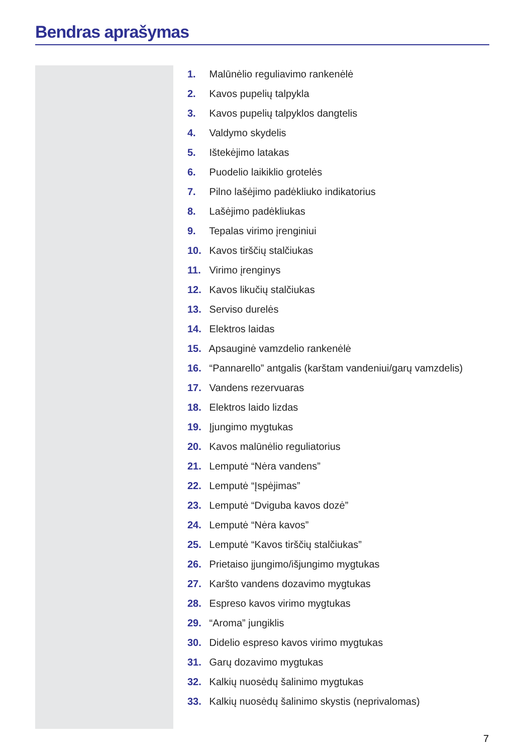Bendras aprašymas
1. Malūnėlio reguliavimo rankenėlė
2. Kavos pupelių talpykla
3. Kavos pupelių talpyklos dangtelis
4. Valdymo skydelis
5. Ištekėjimo latakas
6. Puodelio laikiklio grotelės
7. Pilno lašėjimo padėkliuko indikatorius
8. Lašėjimo padėkliukas
9. Tepalas virimo įrenginiui
10. Kavos tirščių stalčiukas
11. Virimo įrenginys
12. Kavos likučių stalčiukas
13. Serviso durelės
14. Elektros laidas
15. Apsauginė vamzdelio rankenėlė
16. “Pannarello” antgalis (karštam vandeniui/garų vamzdelis)
17. Vandens rezervuaras
18. Elektros laido lizdas
19. Įjungimo mygtukas
20. Kavos malūnėlio reguliatorius
21. Lemputė “Nėra vandens”
22. Lemputė “Įspėjimas”
23. Lemputė “Dviguba kavos dozė”
24. Lemputė “Nėra kavos”
25. Lemputė “Kavos tirščių stalčiukas”
26. Prietaiso įjungimo/išjungimo mygtukas
27. Karšto vandens dozavimo mygtukas
28. Espreso kavos virimo mygtukas
29. “Aroma” jungiklis
30. Didelio espreso kavos virimo mygtukas
31. Garų dozavimo mygtukas
32. Kalkių nuosėdų šalinimo mygtukas
33. Kalkių nuosėdų šalinimo skystis (neprivalomas)
7